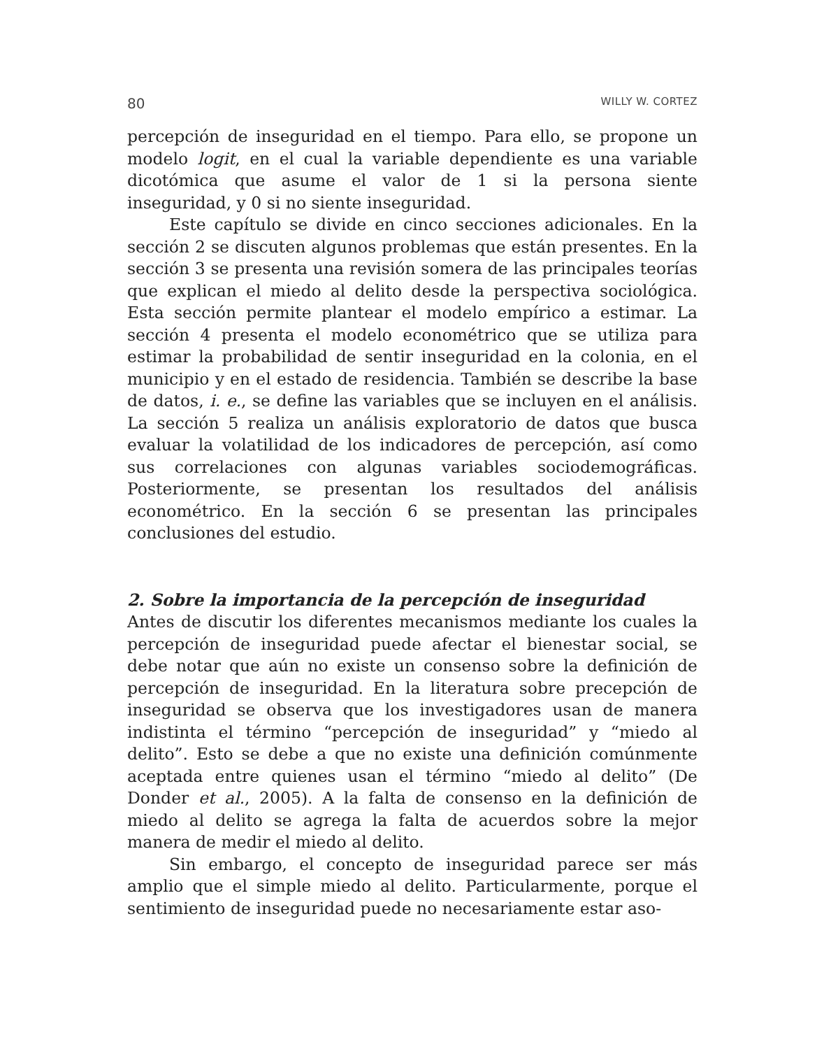80 WILLY W. CORTEZ
percepción de inseguridad en el tiempo. Para ello, se propone un modelo logit, en el cual la variable dependiente es una variable dicotómica que asume el valor de 1 si la persona siente inseguridad, y 0 si no siente inseguridad.
Este capítulo se divide en cinco secciones adicionales. En la sección 2 se discuten algunos problemas que están presentes. En la sección 3 se presenta una revisión somera de las principales teorías que explican el miedo al delito desde la perspectiva sociológica. Esta sección permite plantear el modelo empírico a estimar. La sección 4 presenta el modelo econométrico que se utiliza para estimar la probabilidad de sentir inseguridad en la colonia, en el municipio y en el estado de residencia. También se describe la base de datos, i. e., se define las variables que se incluyen en el análisis. La sección 5 realiza un análisis exploratorio de datos que busca evaluar la volatilidad de los indicadores de percepción, así como sus correlaciones con algunas variables sociodemográficas. Posteriormente, se presentan los resultados del análisis econométrico. En la sección 6 se presentan las principales conclusiones del estudio.
2. Sobre la importancia de la percepción de inseguridad
Antes de discutir los diferentes mecanismos mediante los cuales la percepción de inseguridad puede afectar el bienestar social, se debe notar que aún no existe un consenso sobre la definición de percepción de inseguridad. En la literatura sobre precepción de inseguridad se observa que los investigadores usan de manera indistinta el término “percepción de inseguridad” y “miedo al delito”. Esto se debe a que no existe una definición comúnmente aceptada entre quienes usan el término “miedo al delito” (De Donder et al., 2005). A la falta de consenso en la definición de miedo al delito se agrega la falta de acuerdos sobre la mejor manera de medir el miedo al delito.
Sin embargo, el concepto de inseguridad parece ser más amplio que el simple miedo al delito. Particularmente, porque el sentimiento de inseguridad puede no necesariamente estar aso-